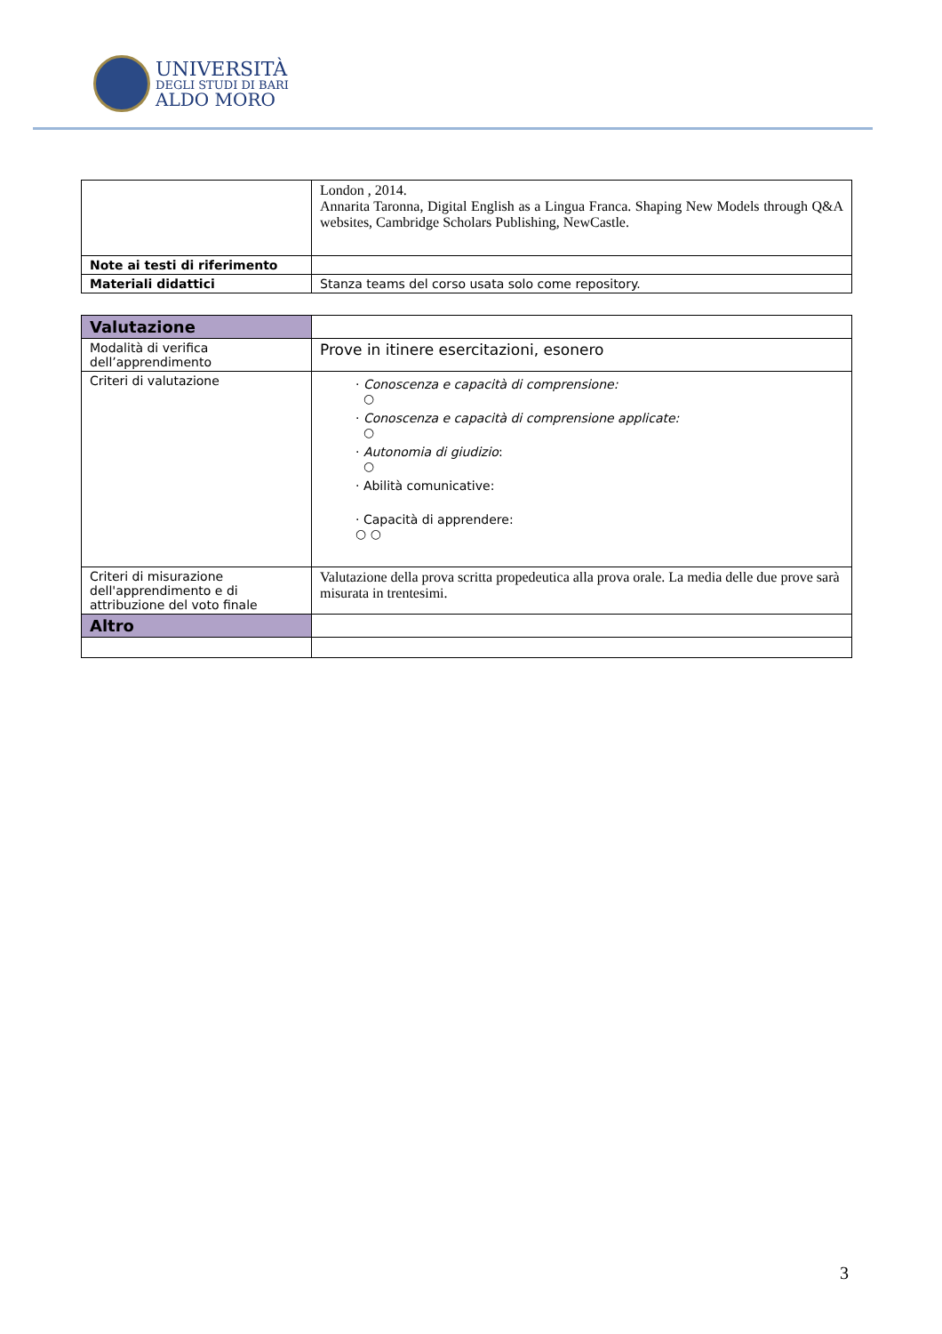UNIVERSITÀ
DEGLI STUDI DI BARI
ALDO MORO
| | London , 2014. Annarita Taronna, Digital English as a Lingua Franca. Shaping New Models through Q&A websites, Cambridge Scholars Publishing, NewCastle. |
| Note ai testi di riferimento | |
| Materiali didattici | Stanza teams del corso usata solo come repository. |
| Valutazione | |
| Modalità di verifica dell’apprendimento | Prove in itinere esercitazioni, esonero |
| Criteri di valutazione | · Conoscenza e capacità di comprensione: ○ · Conoscenza e capacità di comprensione applicate: ○ · Autonomia di giudizio : ○ · Abilità comunicative: · Capacità di apprendere: ○ ○ |
| Criteri di misurazione dell'apprendimento e di attribuzione del voto finale | Valutazione della prova scritta propedeutica alla prova orale. La media delle due prove sarà misurata in trentesimi. |
| Altro | |
3